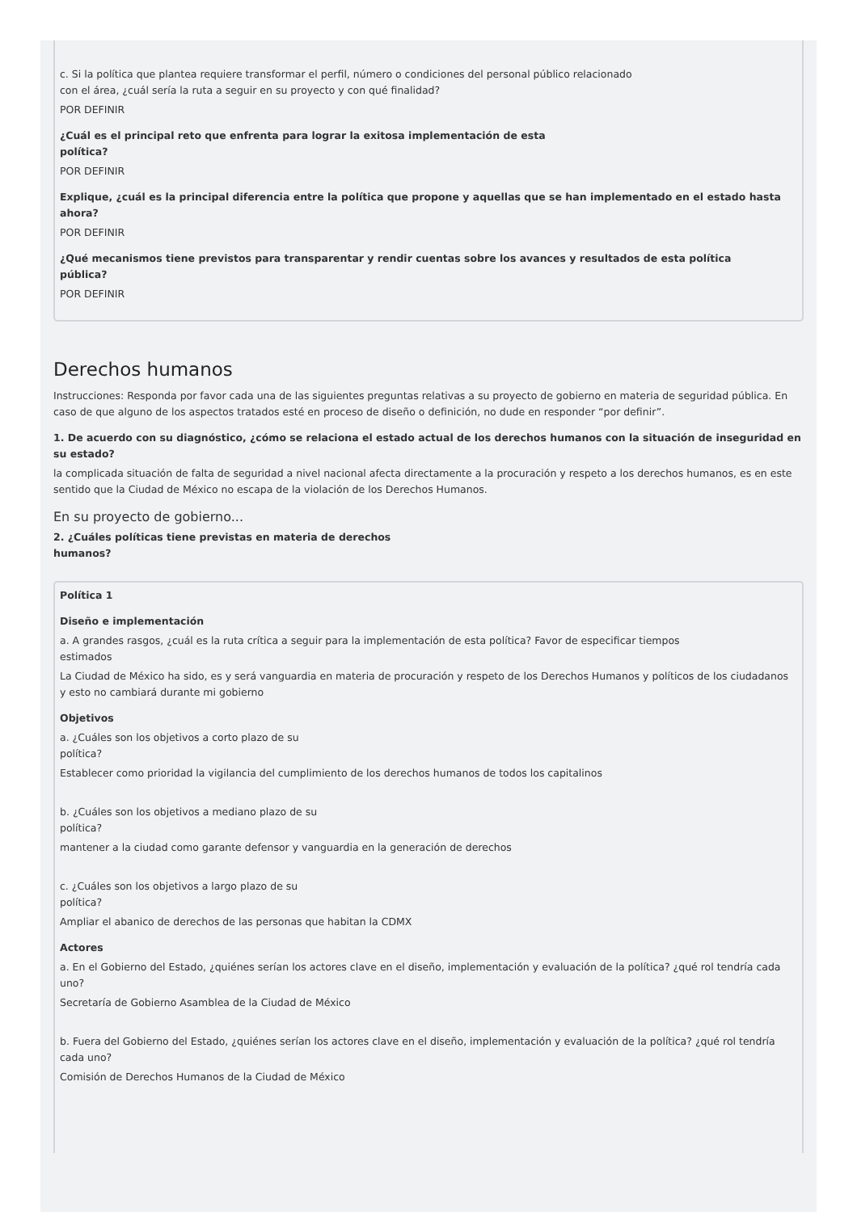c. Si la política que plantea requiere transformar el perfil, número o condiciones del personal público relacionado
con el área, ¿cuál sería la ruta a seguir en su proyecto y con qué finalidad?
POR DEFINIR
¿Cuál es el principal reto que enfrenta para lograr la exitosa implementación de esta
política?
POR DEFINIR
Explique, ¿cuál es la principal diferencia entre la política que propone y aquellas que se han implementado en el estado hasta
ahora?
POR DEFINIR
¿Qué mecanismos tiene previstos para transparentar y rendir cuentas sobre los avances y resultados de esta política
pública?
POR DEFINIR
Derechos humanos
Instrucciones: Responda por favor cada una de las siguientes preguntas relativas a su proyecto de gobierno en materia de seguridad pública. En caso de que alguno de los aspectos tratados esté en proceso de diseño o definición, no dude en responder “por definir”.
1. De acuerdo con su diagnóstico, ¿cómo se relaciona el estado actual de los derechos humanos con la situación de inseguridad en su estado?
la complicada situación de falta de seguridad a nivel nacional afecta directamente a la procuración y respeto a los derechos humanos, es en este sentido que la Ciudad de México no escapa de la violación de los Derechos Humanos.
En su proyecto de gobierno...
2. ¿Cuáles políticas tiene previstas en materia de derechos
humanos?
Política 1
Diseño e implementación
a. A grandes rasgos, ¿cuál es la ruta crítica a seguir para la implementación de esta política? Favor de especificar tiempos
estimados
La Ciudad de México ha sido, es y será vanguardia en materia de procuración y respeto de los Derechos Humanos y políticos de los ciudadanos y esto no cambiará durante mi gobierno
Objetivos
a. ¿Cuáles son los objetivos a corto plazo de su
política?
Establecer como prioridad la vigilancia del cumplimiento de los derechos humanos de todos los capitalinos
b. ¿Cuáles son los objetivos a mediano plazo de su
política?
mantener a la ciudad como garante defensor y vanguardia en la generación de derechos
c. ¿Cuáles son los objetivos a largo plazo de su
política?
Ampliar el abanico de derechos de las personas que habitan la CDMX
Actores
a. En el Gobierno del Estado, ¿quiénes serían los actores clave en el diseño, implementación y evaluación de la política? ¿qué rol tendría cada uno?
Secretaría de Gobierno Asamblea de la Ciudad de México
b. Fuera del Gobierno del Estado, ¿quiénes serían los actores clave en el diseño, implementación y evaluación de la política? ¿qué rol tendría cada uno?
Comisión de Derechos Humanos de la Ciudad de México